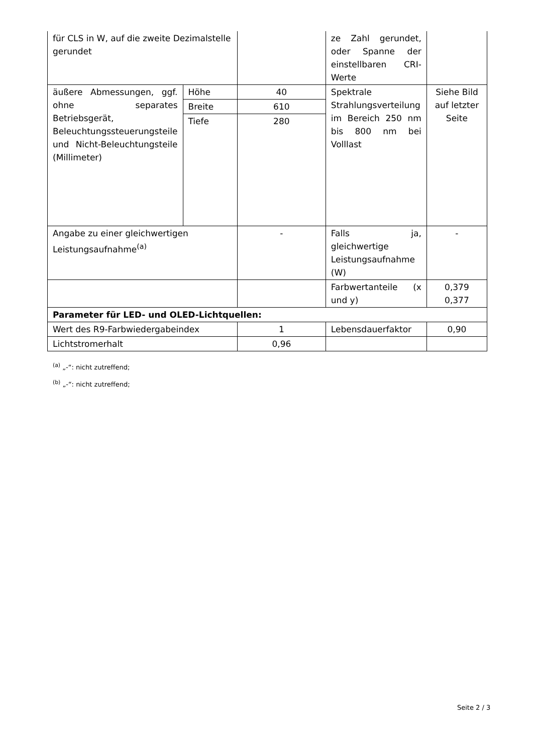| für CLS in W, auf die zweite Dezimalstelle gerundet | | | ze Zahl gerundet, oder Spanne der einstellbaren CRI-Werte | |
| äußere Abmessungen, ggf. ohne separates Betriebsgerät, Beleuchtungssteuerungsteile und Nicht-Beleuchtungsteile (Millimeter) | Höhe | 40 | Spektrale Strahlungsverteilung im Bereich 250 nm bis 800 nm bei Volllast | Siehe Bild auf letzter Seite |
| | Breite | 610 | | |
| | Tiefe | 280 | | |
| Angabe zu einer gleichwertigen Leistungsaufnahme<sup>(a)</sup> | | - | Falls ja, gleichwertige Leistungsaufnahme (W) | - |
| | | | Farbwertanteile (x und y) | 0,379 0,377 |
| Parameter für LED- und OLED-Lichtquellen: | | | | |
| Wert des R9-Farbwiedergabeindex | | 1 | Lebensdauerfaktor | 0,90 |
| Lichtstromerhalt | | 0,96 | | |
<sup>(a)</sup> „-“: nicht zutreffend;
<sup>(b)</sup> „-“: nicht zutreffend;
Seite 2 / 3